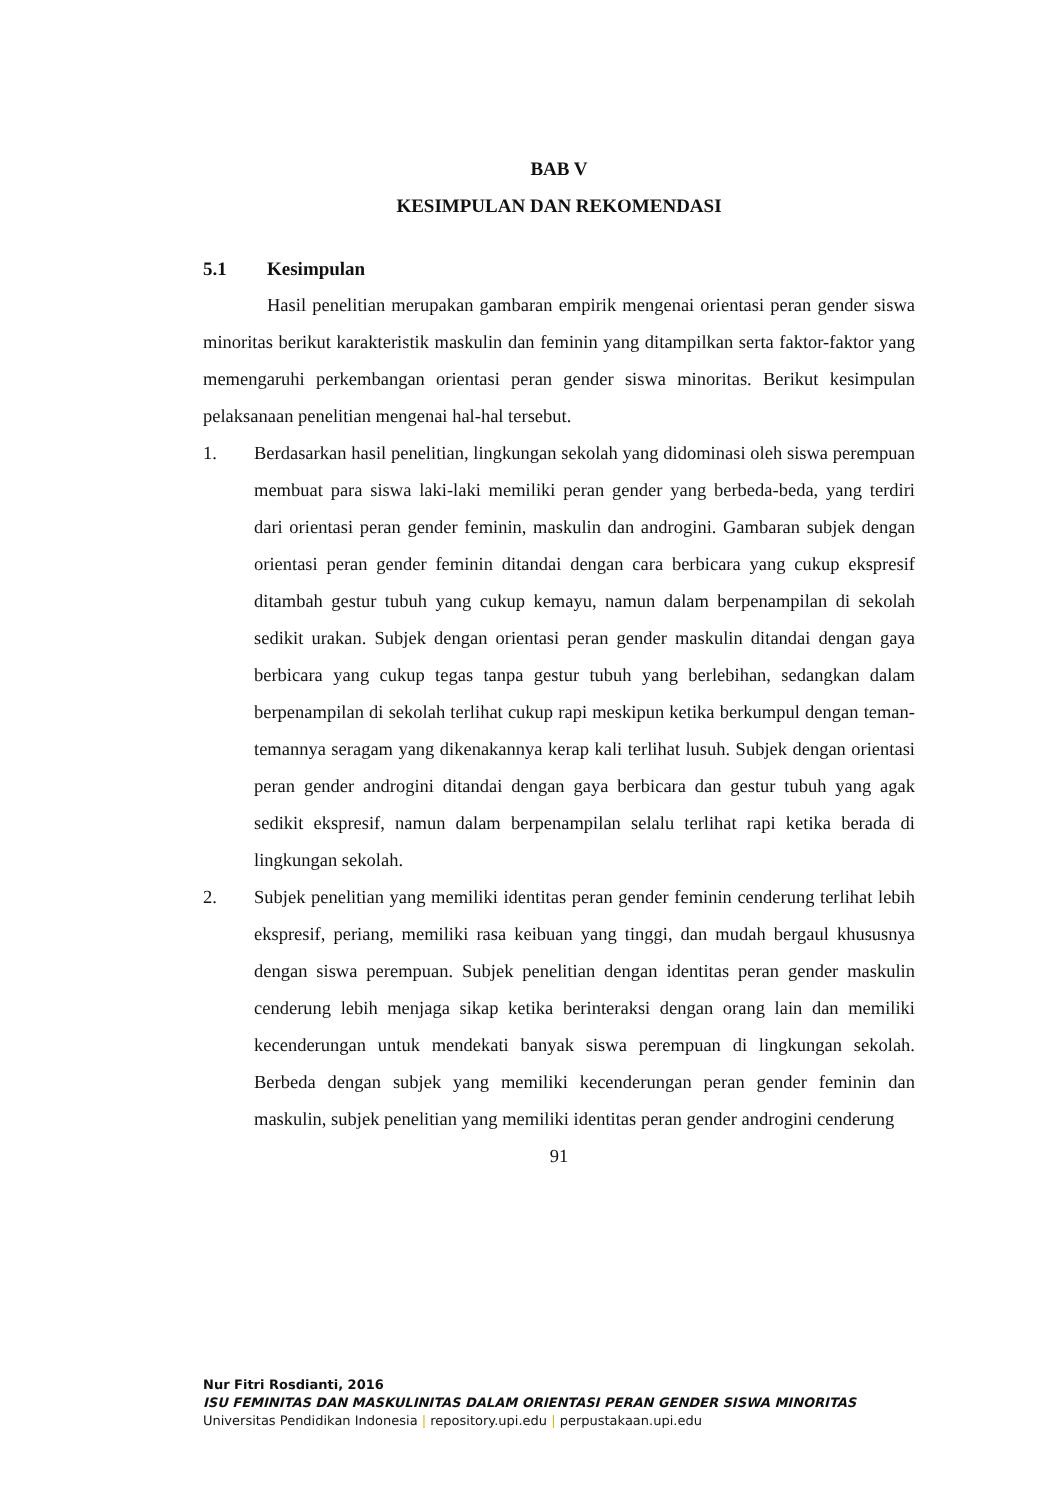BAB V
KESIMPULAN DAN REKOMENDASI
5.1 Kesimpulan
Hasil penelitian merupakan gambaran empirik mengenai orientasi peran gender siswa minoritas berikut karakteristik maskulin dan feminin yang ditampilkan serta faktor-faktor yang memengaruhi perkembangan orientasi peran gender siswa minoritas. Berikut kesimpulan pelaksanaan penelitian mengenai hal-hal tersebut.
1. Berdasarkan hasil penelitian, lingkungan sekolah yang didominasi oleh siswa perempuan membuat para siswa laki-laki memiliki peran gender yang berbeda-beda, yang terdiri dari orientasi peran gender feminin, maskulin dan androgini. Gambaran subjek dengan orientasi peran gender feminin ditandai dengan cara berbicara yang cukup ekspresif ditambah gestur tubuh yang cukup kemayu, namun dalam berpenampilan di sekolah sedikit urakan. Subjek dengan orientasi peran gender maskulin ditandai dengan gaya berbicara yang cukup tegas tanpa gestur tubuh yang berlebihan, sedangkan dalam berpenampilan di sekolah terlihat cukup rapi meskipun ketika berkumpul dengan teman-temannya seragam yang dikenakannya kerap kali terlihat lusuh. Subjek dengan orientasi peran gender androgini ditandai dengan gaya berbicara dan gestur tubuh yang agak sedikit ekspresif, namun dalam berpenampilan selalu terlihat rapi ketika berada di lingkungan sekolah.
2. Subjek penelitian yang memiliki identitas peran gender feminin cenderung terlihat lebih ekspresif, periang, memiliki rasa keibuan yang tinggi, dan mudah bergaul khususnya dengan siswa perempuan. Subjek penelitian dengan identitas peran gender maskulin cenderung lebih menjaga sikap ketika berinteraksi dengan orang lain dan memiliki kecenderungan untuk mendekati banyak siswa perempuan di lingkungan sekolah. Berbeda dengan subjek yang memiliki kecenderungan peran gender feminin dan maskulin, subjek penelitian yang memiliki identitas peran gender androgini cenderung
91
Nur Fitri Rosdianti, 2016
ISU FEMINITAS DAN MASKULINITAS DALAM ORIENTASI PERAN GENDER SISWA MINORITAS
Universitas Pendidikan Indonesia | repository.upi.edu | perpustakaan.upi.edu